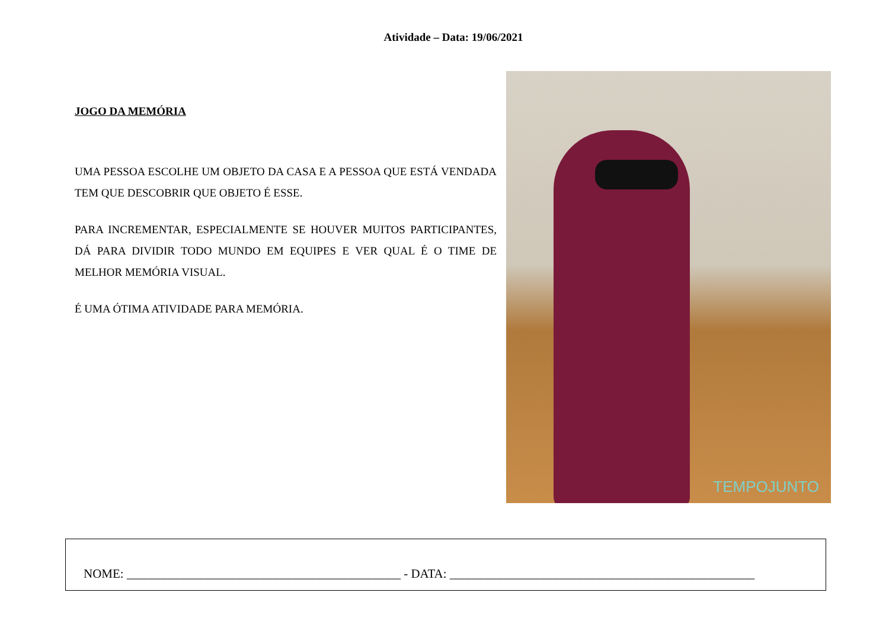Atividade – Data: 19/06/2021
JOGO DA MEMÓRIA
UMA PESSOA ESCOLHE UM OBJETO DA CASA E A PESSOA QUE ESTÁ VENDADA TEM QUE DESCOBRIR QUE OBJETO É ESSE.
PARA INCREMENTAR, ESPECIALMENTE SE HOUVER MUITOS PARTICIPANTES, DÁ PARA DIVIDIR TODO MUNDO EM EQUIPES E VER QUAL É O TIME DE MELHOR MEMÓRIA VISUAL.
É UMA ÓTIMA ATIVIDADE PARA MEMÓRIA.
TEMPOJUNTO
NOME: ____________________________________________ - DATA: _________________________________________________